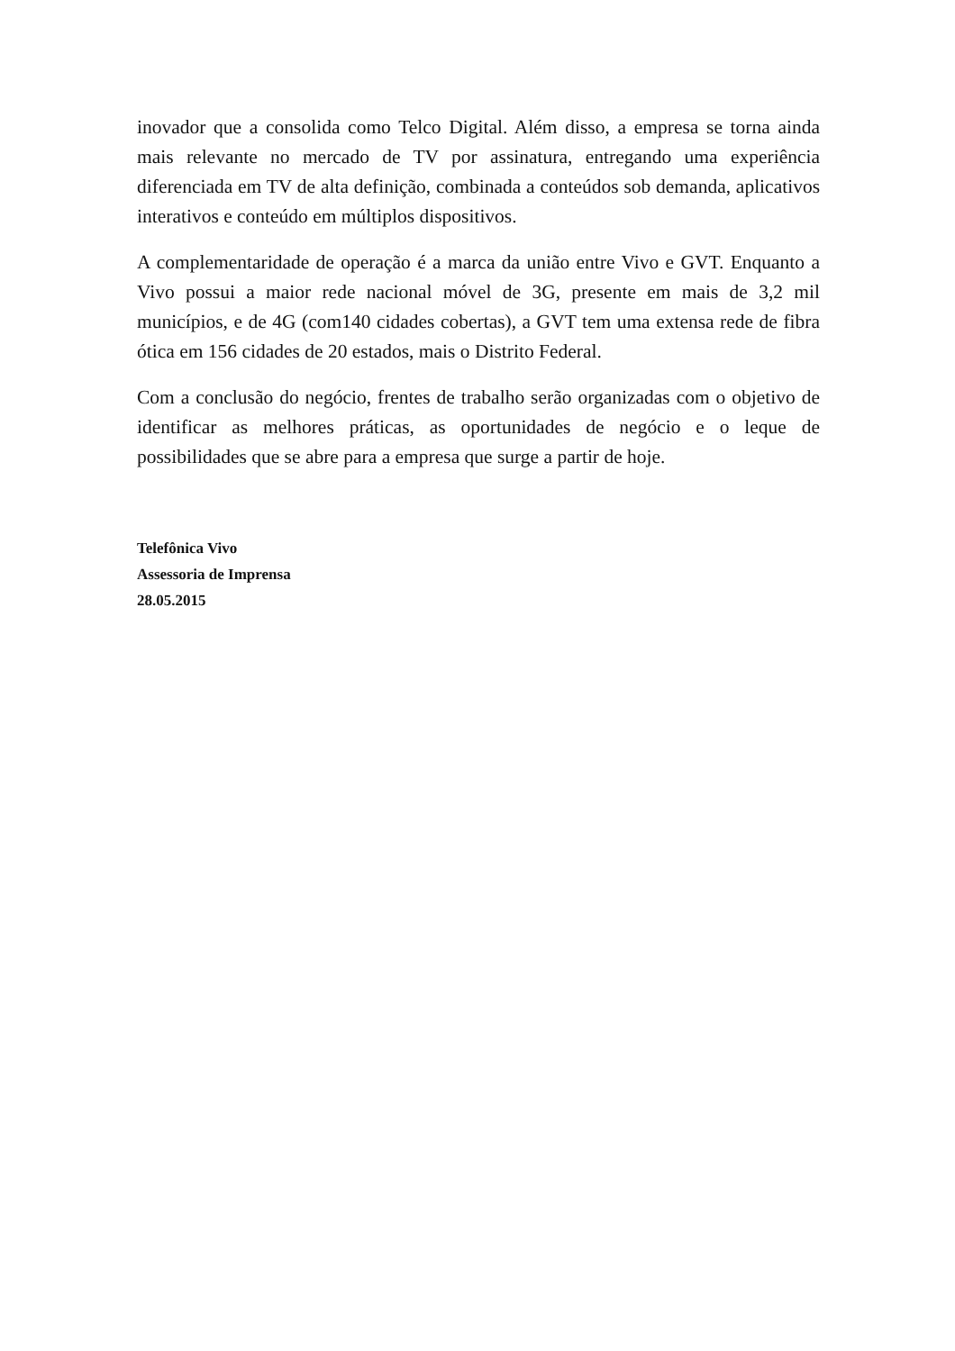inovador que a consolida como Telco Digital. Além disso, a empresa se torna ainda mais relevante no mercado de TV por assinatura, entregando uma experiência diferenciada em TV de alta definição, combinada a conteúdos sob demanda, aplicativos interativos e conteúdo em múltiplos dispositivos.
A complementaridade de operação é a marca da união entre Vivo e GVT. Enquanto a Vivo possui a maior rede nacional móvel de 3G, presente em mais de 3,2 mil municípios, e de 4G (com140 cidades cobertas), a GVT tem uma extensa rede de fibra ótica em 156 cidades de 20 estados, mais o Distrito Federal.
Com a conclusão do negócio, frentes de trabalho serão organizadas com o objetivo de identificar as melhores práticas, as oportunidades de negócio e o leque de possibilidades que se abre para a empresa que surge a partir de hoje.
Telefônica Vivo
Assessoria de Imprensa
28.05.2015